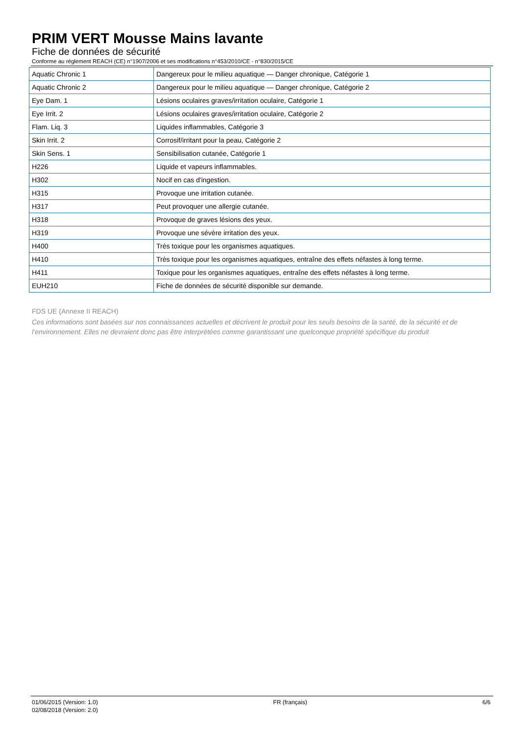PRIM VERT Mousse Mains lavante
Fiche de données de sécurité
Conforme au réglement REACH (CE) n°1907/2006 et ses modifications n°453/2010/CE - n°830/2015/CE
| Aquatic Chronic 1 | Dangereux pour le milieu aquatique — Danger chronique, Catégorie 1 |
| Aquatic Chronic 2 | Dangereux pour le milieu aquatique — Danger chronique, Catégorie 2 |
| Eye Dam. 1 | Lésions oculaires graves/irritation oculaire, Catégorie 1 |
| Eye Irrit. 2 | Lésions oculaires graves/irritation oculaire, Catégorie 2 |
| Flam. Liq. 3 | Liquides inflammables, Catégorie 3 |
| Skin Irrit. 2 | Corrosif/irritant pour la peau, Catégorie 2 |
| Skin Sens. 1 | Sensibilisation cutanée, Catégorie 1 |
| H226 | Liquide et vapeurs inflammables. |
| H302 | Nocif en cas d'ingestion. |
| H315 | Provoque une irritation cutanée. |
| H317 | Peut provoquer une allergie cutanée. |
| H318 | Provoque de graves lésions des yeux. |
| H319 | Provoque une sévère irritation des yeux. |
| H400 | Très toxique pour les organismes aquatiques. |
| H410 | Très toxique pour les organismes aquatiques, entraîne des effets néfastes à long terme. |
| H411 | Toxique pour les organismes aquatiques, entraîne des effets néfastes à long terme. |
| EUH210 | Fiche de données de sécurité disponible sur demande. |
FDS UE (Annexe II REACH)
Ces informations sont basées sur nos connaissances actuelles et décrivent le produit pour les seuls besoins de la santé, de la sécurité et de l’environnement. Elles ne devraient donc pas être interprétées comme garantissant une quelconque propriété spécifique du produit
01/06/2015 (Version: 1.0)
02/08/2018 (Version: 2.0)
FR (français) 6/6